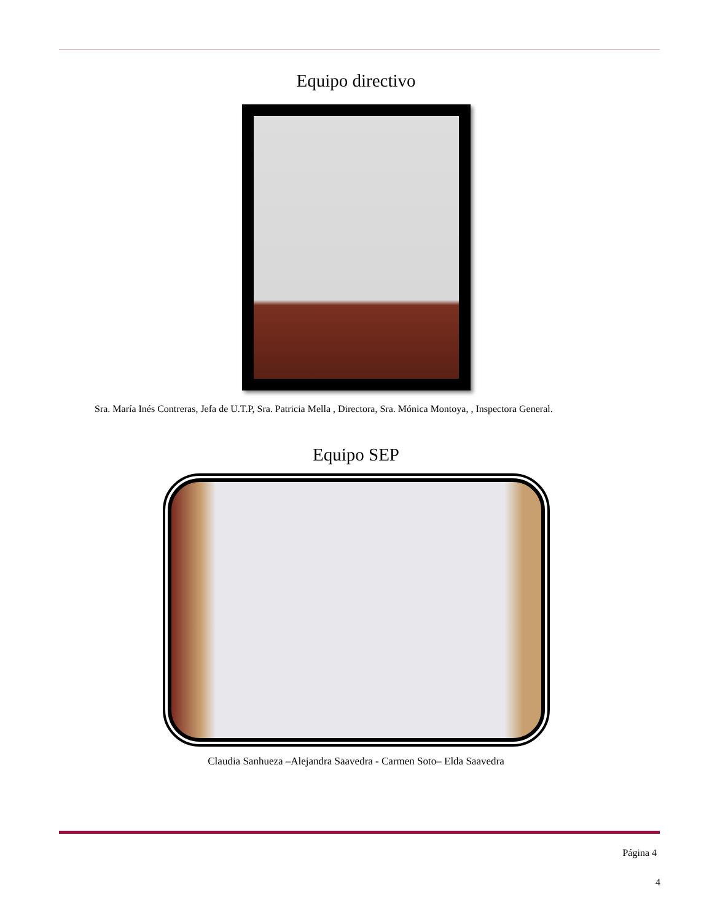Equipo directivo
Sra. María Inés Contreras, Jefa de U.T.P, Sra. Patricia Mella , Directora, Sra. Mónica Montoya, , Inspectora General.
Equipo SEP
Claudia Sanhueza –Alejandra Saavedra - Carmen Soto– Elda Saavedra
Página 4
4